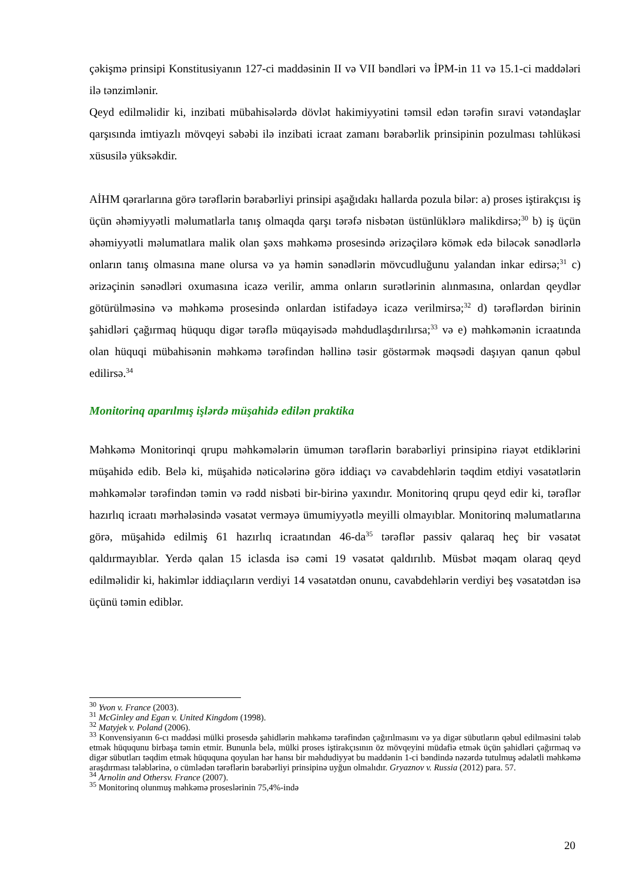çəkişmə prinsipi Konstitusiyanın 127-ci maddəsinin II və VII bəndləri və İPM-in 11 və 15.1-ci maddələri ilə tənzimlənir.
Qeyd edilməlidir ki, inzibati mübahisələrdə dövlət hakimiyyətini təmsil edən tərəfin sıravi vətəndaşlar qarşısında imtiyazlı mövqeyi səbəbi ilə inzibati icraat zamanı bərabərlik prinsipinin pozulması təhlükəsi xüsusilə yüksəkdir.
AİHM qərarlarına görə tərəflərin bərabərliyi prinsipi aşağıdakı hallarda pozula bilər: a) proses iştirakçısı iş üçün əhəmiyyətli məlumatlarla tanış olmaqda qarşı tərəfə nisbətən üstünlüklərə malikdirsə;<sup>30</sup> b) iş üçün əhəmiyyətli məlumatlara malik olan şəxs məhkəmə prosesində ərizəçilərə kömək edə biləcək sənədlərlə onların tanış olmasına mane olursa və ya həmin sənədlərin mövcudluğunu yalandan inkar edirsə;<sup>31</sup> c) ərizəçinin sənədləri oxumasına icazə verilir, amma onların surətlərinin alınmasına, onlardan qeydlər götürülməsinə və məhkəmə prosesində onlardan istifadəyə icazə verilmirsə;<sup>32</sup> d) tərəflərdən birinin şahidləri çağırmaq hüququ digər tərəflə müqayisədə məhdudlaşdırılırsa;<sup>33</sup> və e) məhkəmənin icraatında olan hüquqi mübahisənin məhkəmə tərəfindən həllinə təsir göstərmək məqsədi daşıyan qanun qəbul edilirsə.<sup>34</sup>
Monitorinq aparılmış işlərdə müşahidə edilən praktika
Məhkəmə Monitorinqi qrupu məhkəmələrin ümumən tərəflərin bərabərliyi prinsipinə riayət etdiklərini müşahidə edib. Belə ki, müşahidə nəticələrinə görə iddiaçı və cavabdehlərin təqdim etdiyi vəsatətlərin məhkəmələr tərəfindən təmin və rədd nisbəti bir-birinə yaxındır. Monitorinq qrupu qeyd edir ki, tərəflər hazırlıq icraatı mərhələsində vəsatət verməyə ümumiyyətlə meyilli olmayıblar. Monitorinq məlumatlarına görə, müşahidə edilmiş 61 hazırlıq icraatından 46-da<sup>35</sup> tərəflər passiv qalaraq heç bir vəsatət qaldırmayıblar. Yerdə qalan 15 iclasda isə cəmi 19 vəsatət qaldırılıb. Müsbət məqam olaraq qeyd edilməlidir ki, hakimlər iddiaçıların verdiyi 14 vəsatətdən onunu, cavabdehlərin verdiyi beş vəsatətdən isə üçünü təmin ediblər.
<sup>30</sup> Yvon v. France (2003).
<sup>31</sup> McGinley and Egan v. United Kingdom (1998).
<sup>32</sup> Matyjek v. Poland (2006).
<sup>33</sup> Konvensiyanın 6-cı maddəsi mülki prosesdə şahidlərin məhkəmə tərəfindən çağırılmasını və ya digər sübutların qəbul edilməsini tələb etmək hüququnu birbaşa təmin etmir. Bununla belə, mülki proses iştirakçısının öz mövqeyini müdafiə etmək üçün şahidləri çağırmaq və digər sübutları təqdim etmək hüququna qoyulan hər hansı bir məhdudiyyət bu maddənin 1-ci bəndində nəzərdə tutulmuş ədalətli məhkəmə araşdırması tələblərinə, o cümlədən tərəflərin bərabərliyi prinsipinə uyğun olmalıdır. Gryaznov v. Russia (2012) para. 57.
<sup>34</sup> Arnolin and Othersv. France (2007).
<sup>35</sup> Monitorinq olunmuş məhkəmə proseslərinin 75,4%-ində
20